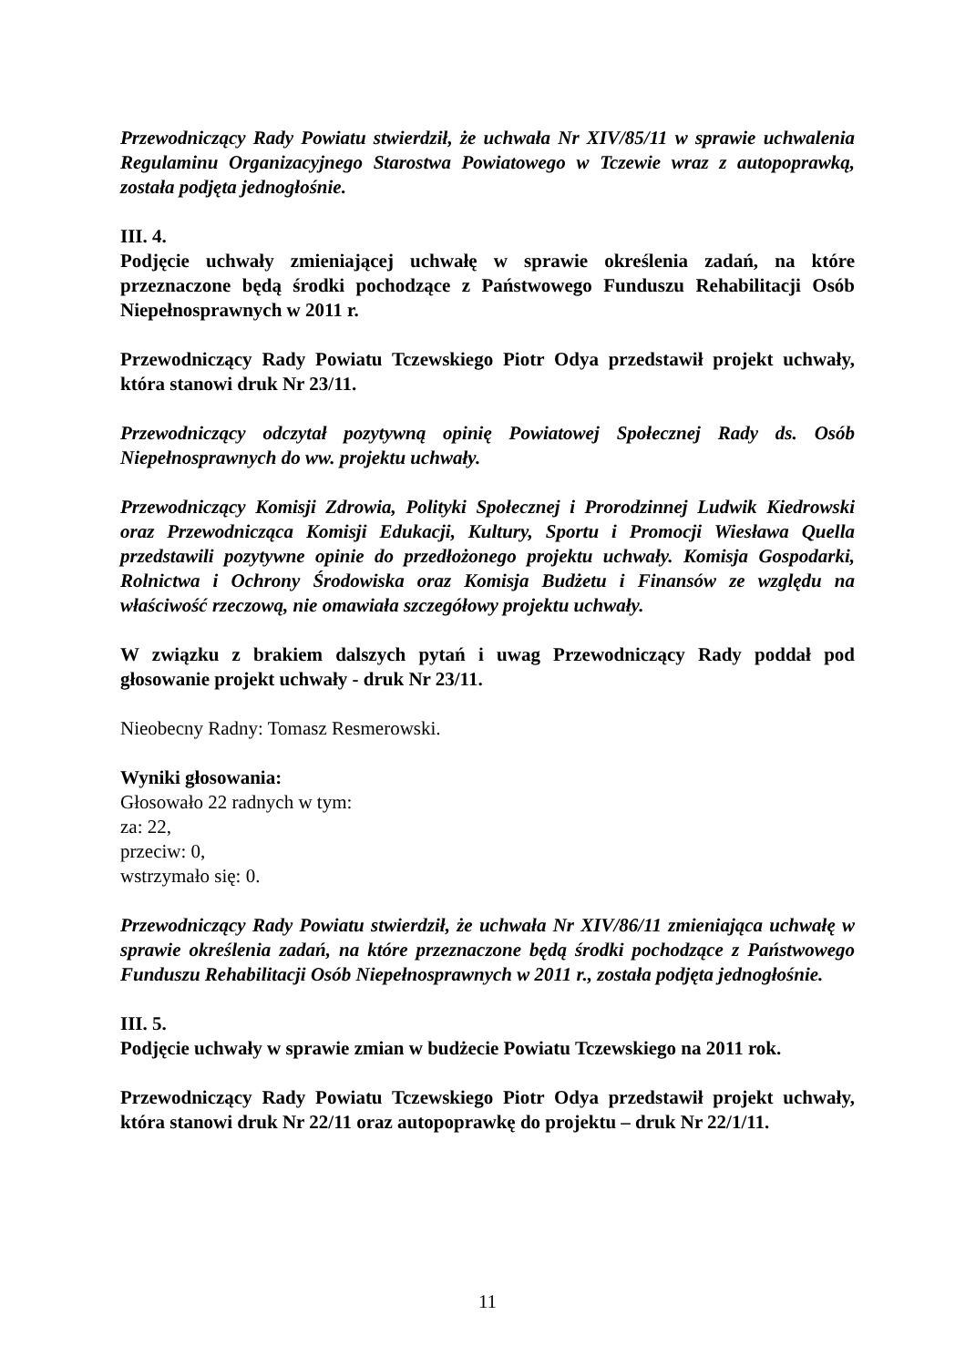Przewodniczący Rady Powiatu stwierdził, że uchwała Nr XIV/85/11 w sprawie uchwalenia Regulaminu Organizacyjnego Starostwa Powiatowego w Tczewie wraz z autopoprawką, została podjęta jednogłośnie.
III. 4.
Podjęcie uchwały zmieniającej uchwałę w sprawie określenia zadań, na które przeznaczone będą środki pochodzące z Państwowego Funduszu Rehabilitacji Osób Niepełnosprawnych w 2011 r.
Przewodniczący Rady Powiatu Tczewskiego Piotr Odya przedstawił projekt uchwały, która stanowi druk Nr 23/11.
Przewodniczący odczytał pozytywną opinię Powiatowej Społecznej Rady ds. Osób Niepełnosprawnych do ww. projektu uchwały.
Przewodniczący Komisji Zdrowia, Polityki Społecznej i Prorodzinnej Ludwik Kiedrowski oraz Przewodnicząca Komisji Edukacji, Kultury, Sportu i Promocji Wiesława Quella przedstawili pozytywne opinie do przedłożonego projektu uchwały. Komisja Gospodarki, Rolnictwa i Ochrony Środowiska oraz Komisja Budżetu i Finansów ze względu na właściwość rzeczową, nie omawiała szczegółowy projektu uchwały.
W związku z brakiem dalszych pytań i uwag Przewodniczący Rady poddał pod głosowanie projekt uchwały - druk Nr 23/11.
Nieobecny Radny: Tomasz Resmerowski.
Wyniki głosowania:
Głosowało 22 radnych w tym:
za: 22,
przeciw: 0,
wstrzymało się: 0.
Przewodniczący Rady Powiatu stwierdził, że uchwała Nr XIV/86/11 zmieniająca uchwałę w sprawie określenia zadań, na które przeznaczone będą środki pochodzące z Państwowego Funduszu Rehabilitacji Osób Niepełnosprawnych w 2011 r., została podjęta jednogłośnie.
III. 5.
Podjęcie uchwały w sprawie zmian w budżecie Powiatu Tczewskiego na 2011 rok.
Przewodniczący Rady Powiatu Tczewskiego Piotr Odya przedstawił projekt uchwały, która stanowi druk Nr 22/11 oraz autopoprawkę do projektu – druk Nr 22/1/11.
11